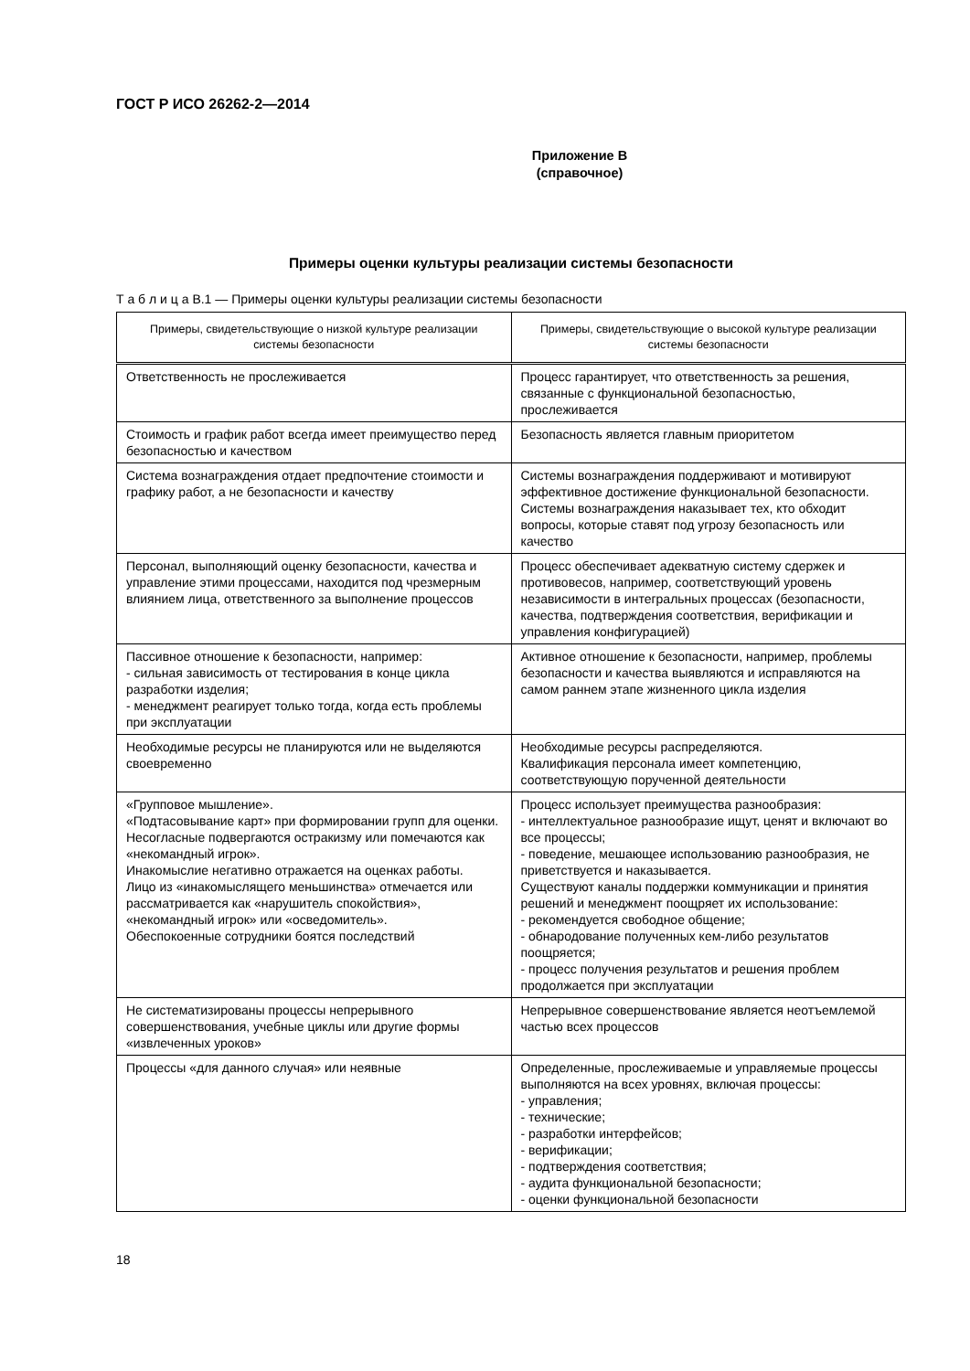ГОСТ Р ИСО 26262-2—2014
Приложение В
(справочное)
Примеры оценки культуры реализации системы безопасности
Т а б л и ц а В.1 — Примеры оценки культуры реализации системы безопасности
| Примеры, свидетельствующие о низкой культуре реализации системы безопасности | Примеры, свидетельствующие о высокой культуре реализации системы безопасности |
| --- | --- |
| Ответственность не прослеживается | Процесс гарантирует, что ответственность за решения, связанные с функциональной безопасностью, прослеживается |
| Стоимость и график работ всегда имеет преимущество перед безопасностью и качеством | Безопасность является главным приоритетом |
| Система вознаграждения отдает предпочтение стоимости и графику работ, а не безопасности и качеству | Системы вознаграждения поддерживают и мотивируют эффективное достижение функциональной безопасности. Системы вознаграждения наказывает тех, кто обходит вопросы, которые ставят под угрозу безопасность или качество |
| Персонал, выполняющий оценку безопасности, качества и управление этими процессами, находится под чрезмерным влиянием лица, ответственного за выполнение процессов | Процесс обеспечивает адекватную систему сдержек и противовесов, например, соответствующий уровень независимости в интегральных процессах (безопасности, качества, подтверждения соответствия, верификации и управления конфигурацией) |
| Пассивное отношение к безопасности, например: - сильная зависимость от тестирования в конце цикла разработки изделия; - менеджмент реагирует только тогда, когда есть проблемы при эксплуатации | Активное отношение к безопасности, например, проблемы безопасности и качества выявляются и исправляются на самом раннем этапе жизненного цикла изделия |
| Необходимые ресурсы не планируются или не выделяются своевременно | Необходимые ресурсы распределяются. Квалификация персонала имеет компетенцию, соответствующую порученной деятельности |
| «Групповое мышление». «Подтасовывание карт» при формировании групп для оценки. Несогласные подвергаются остракизму или помечаются как «некомандный игрок». Инакомыслие негативно отражается на оценках работы. Лицо из «инакомыслящего меньшинства» отмечается или рассматривается как «нарушитель спокойствия», «некомандный игрок» или «осведомитель». Обеспокоенные сотрудники боятся последствий | Процесс использует преимущества разнообразия: - интеллектуальное разнообразие ищут, ценят и включают во все процессы; - поведение, мешающее использованию разнообразия, не приветствуется и наказывается. Существуют каналы поддержки коммуникации и принятия решений и менеджмент поощряет их использование: - рекомендуется свободное общение; - обнародование полученных кем-либо результатов поощряется; - процесс получения результатов и решения проблем продолжается при эксплуатации |
| Не систематизированы процессы непрерывного совершенствования, учебные циклы или другие формы «извлеченных уроков» | Непрерывное совершенствование является неотъемлемой частью всех процессов |
| Процессы «для данного случая» или неявные | Определенные, прослеживаемые и управляемые процессы выполняются на всех уровнях, включая процессы: - управления; - технические; - разработки интерфейсов; - верификации; - подтверждения соответствия; - аудита функциональной безопасности; - оценки функциональной безопасности |
18